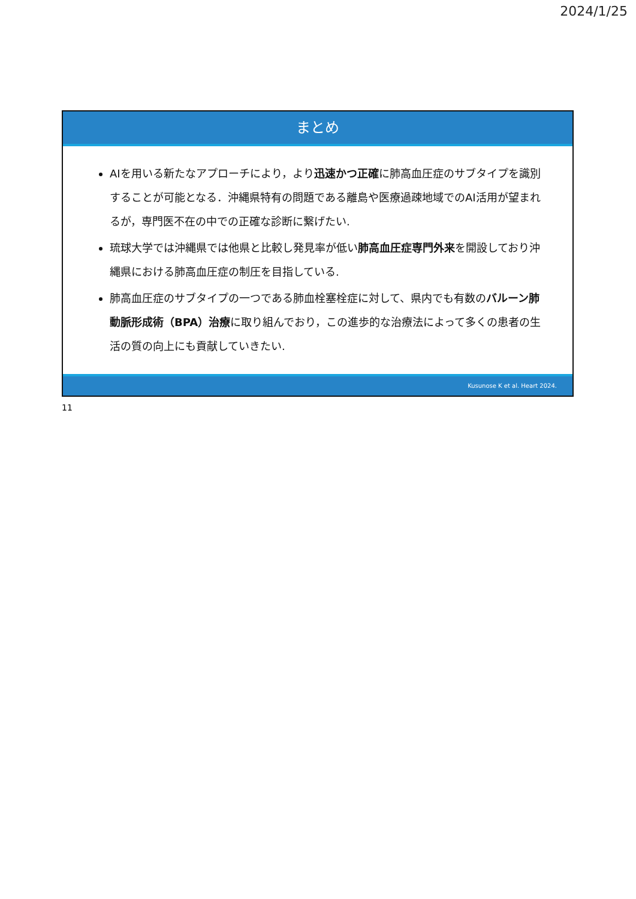2024/1/25
まとめ
AIを用いる新たなアプローチにより，より迅速かつ正確に肺高血圧症のサブタイプを識別することが可能となる．沖縄県特有の問題である離島や医療過疎地域でのAI活用が望まれるが，専門医不在の中での正確な診断に繋げたい.
琉球大学では沖縄県では他県と比較し発見率が低い肺高血圧症専門外来を開設しており沖縄県における肺高血圧症の制圧を目指している.
肺高血圧症のサブタイプの一つである肺血栓塞栓症に対して、県内でも有数のバルーン肺動脈形成術（BPA）治療に取り組んでおり，この進歩的な治療法によって多くの患者の生活の質の向上にも貢献していきたい.
Kusunose K et al. Heart 2024.
11